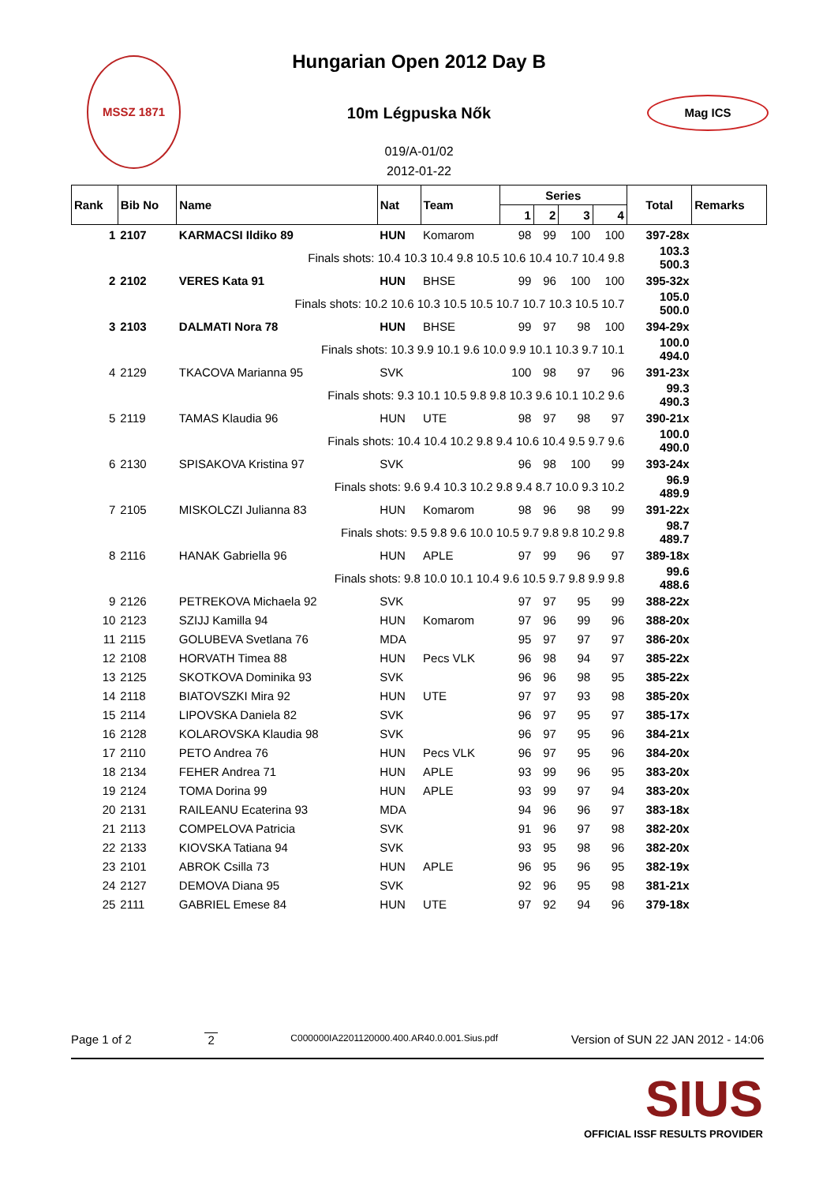Hungarian Open 2012 Day B
10m Légpuska Nők
019/A-01/02
2012-01-22
MSSZ 1871
Mag ICS
| Rank | Bib No | Name | Nat | Team | Series | | | | Total | Remarks |
| --- | --- | --- | --- | --- | --- | --- | --- | --- | --- | --- |
| | | | | | 1 | 2 | 3 | 4 | | |
| 1 | 2107 | KARMACSI Ildiko 89 | HUN | Komarom | 98 | 99 | 100 | 100 | 397-28x | |
| | | Finals shots: 10.4 10.3 10.4 9.8 10.5 10.6 10.4 10.7 10.4 9.8 | | | | | | | 103.3 500.3 | |
| 2 | 2102 | VERES Kata 91 | HUN | BHSE | 99 | 96 | 100 | 100 | 395-32x | |
| | | Finals shots: 10.2 10.6 10.3 10.5 10.5 10.7 10.7 10.3 10.5 10.7 | | | | | | | 105.0 500.0 | |
| 3 | 2103 | DALMATI Nora 78 | HUN | BHSE | 99 | 97 | 98 | 100 | 394-29x | |
| | | Finals shots: 10.3 9.9 10.1 9.6 10.0 9.9 10.1 10.3 9.7 10.1 | | | | | | | 100.0 494.0 | |
| 4 | 2129 | TKACOVA Marianna 95 | SVK | | 100 | 98 | 97 | 96 | 391-23x | |
| | | Finals shots: 9.3 10.1 10.5 9.8 9.8 10.3 9.6 10.1 10.2 9.6 | | | | | | | 99.3 490.3 | |
| 5 | 2119 | TAMAS Klaudia 96 | HUN | UTE | 98 | 97 | 98 | 97 | 390-21x | |
| | | Finals shots: 10.4 10.4 10.2 9.8 9.4 10.6 10.4 9.5 9.7 9.6 | | | | | | | 100.0 490.0 | |
| 6 | 2130 | SPISAKOVA Kristina 97 | SVK | | 96 | 98 | 100 | 99 | 393-24x | |
| | | Finals shots: 9.6 9.4 10.3 10.2 9.8 9.4 8.7 10.0 9.3 10.2 | | | | | | | 96.9 489.9 | |
| 7 | 2105 | MISKOLCZI Julianna 83 | HUN | Komarom | 98 | 96 | 98 | 99 | 391-22x | |
| | | Finals shots: 9.5 9.8 9.6 10.0 10.5 9.7 9.8 9.8 10.2 9.8 | | | | | | | 98.7 489.7 | |
| 8 | 2116 | HANAK Gabriella 96 | HUN | APLE | 97 | 99 | 96 | 97 | 389-18x | |
| | | Finals shots: 9.8 10.0 10.1 10.4 9.6 10.5 9.7 9.8 9.9 9.8 | | | | | | | 99.6 488.6 | |
| 9 | 2126 | PETREKOVA Michaela 92 | SVK | | 97 | 97 | 95 | 99 | 388-22x | |
| 10 | 2123 | SZIJJ Kamilla 94 | HUN | Komarom | 97 | 96 | 99 | 96 | 388-20x | |
| 11 | 2115 | GOLUBEVA Svetlana 76 | MDA | | 95 | 97 | 97 | 97 | 386-20x | |
| 12 | 2108 | HORVATH Timea 88 | HUN | Pecs VLK | 96 | 98 | 94 | 97 | 385-22x | |
| 13 | 2125 | SKOTKOVA Dominika 93 | SVK | | 96 | 96 | 98 | 95 | 385-22x | |
| 14 | 2118 | BIATOVSZKI Mira 92 | HUN | UTE | 97 | 97 | 93 | 98 | 385-20x | |
| 15 | 2114 | LIPOVSKA Daniela 82 | SVK | | 96 | 97 | 95 | 97 | 385-17x | |
| 16 | 2128 | KOLAROVSKA Klaudia 98 | SVK | | 96 | 97 | 95 | 96 | 384-21x | |
| 17 | 2110 | PETO Andrea 76 | HUN | Pecs VLK | 96 | 97 | 95 | 96 | 384-20x | |
| 18 | 2134 | FEHER Andrea 71 | HUN | APLE | 93 | 99 | 96 | 95 | 383-20x | |
| 19 | 2124 | TOMA Dorina 99 | HUN | APLE | 93 | 99 | 97 | 94 | 383-20x | |
| 20 | 2131 | RAILEANU Ecaterina 93 | MDA | | 94 | 96 | 96 | 97 | 383-18x | |
| 21 | 2113 | COMPELOVA Patricia | SVK | | 91 | 96 | 97 | 98 | 382-20x | |
| 22 | 2133 | KIOVSKA Tatiana 94 | SVK | | 93 | 95 | 98 | 96 | 382-20x | |
| 23 | 2101 | ABROK Csilla 73 | HUN | APLE | 96 | 95 | 96 | 95 | 382-19x | |
| 24 | 2127 | DEMOVA Diana 95 | SVK | | 92 | 96 | 95 | 98 | 381-21x | |
| 25 | 2111 | GABRIEL Emese 84 | HUN | UTE | 97 | 92 | 94 | 96 | 379-18x | |
Page 1 of 2 2 C000000IA2201120000.400.AR40.0.001.Sius.pdf Version of SUN 22 JAN 2012 - 14:06
SIUS
OFFICIAL ISSF RESULTS PROVIDER